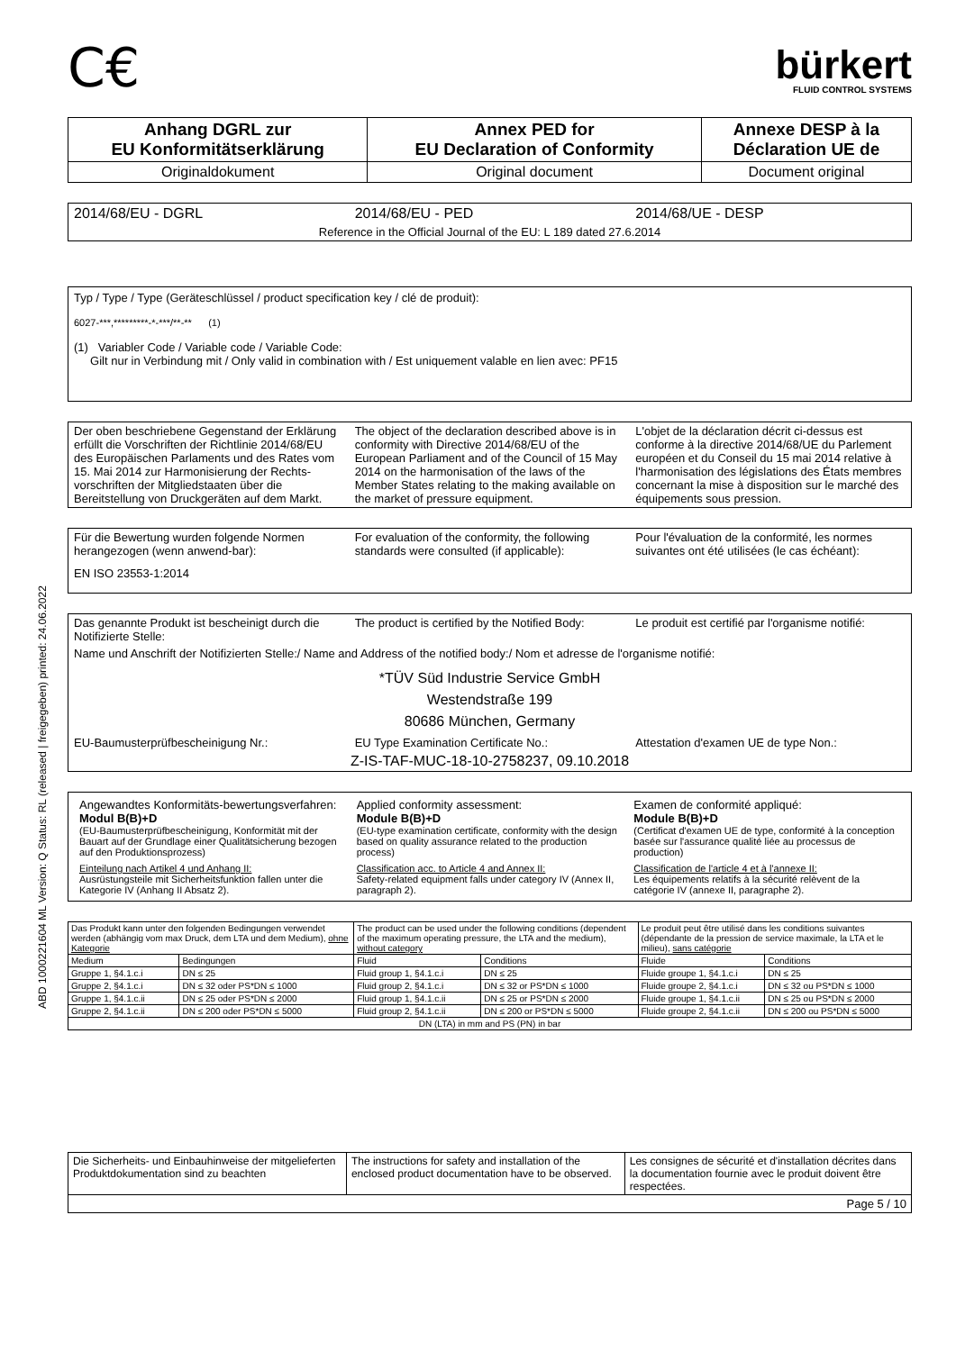ABD 1000221604 ML Version: Q Status: RL (released | freigegeben) printed: 24.06.2022
C€
bürkert
FLUID CONTROL SYSTEMS
| Anhang DGRL zur EU Konformitätserklärung | Annex PED for EU Declaration of Conformity | Annexe DESP à la Déclaration UE de |
| Originaldokument | Original document | Document original |
| 2014/68/EU - DGRL | 2014/68/EU - PED | 2014/68/UE - DESP |
| Reference in the Official Journal of the EU: L 189 dated 27.6.2014 | | |
Typ / Type / Type (Geräteschlüssel / product specification key / clé de produit):
6027-***,*********-*-***/**-** (1)
(1) Variabler Code / Variable code / Variable Code:
Gilt nur in Verbindung mit / Only valid in combination with / Est uniquement valable en lien avec: PF15
| Der oben beschriebene Gegenstand der Erklärung erfüllt die Vorschriften der Richtlinie 2014/68/EU des Europäischen Parlaments und des Rates vom 15. Mai 2014 zur Harmonisierung der Rechts-vorschriften der Mitgliedstaaten über die Bereitstellung von Druckgeräten auf dem Markt. | The object of the declaration described above is in conformity with Directive 2014/68/EU of the European Parliament and of the Council of 15 May 2014 on the harmonisation of the laws of the Member States relating to the making available on the market of pressure equipment. | L'objet de la déclaration décrit ci-dessus est conforme à la directive 2014/68/UE du Parlement européen et du Conseil du 15 mai 2014 relative à l'harmonisation des législations des États membres concernant la mise à disposition sur le marché des équipements sous pression. |
| Für die Bewertung wurden folgende Normen herangezogen (wenn anwend-bar): | For evaluation of the conformity, the following standards were consulted (if applicable): | Pour l'évaluation de la conformité, les normes suivantes ont été utilisées (le cas échéant): |
| EN ISO 23553-1:2014 | | |
| Das genannte Produkt ist bescheinigt durch die Notifizierte Stelle: | The product is certified by the Notified Body: | Le produit est certifié par l'organisme notifié: |
| Name und Anschrift der Notifizierten Stelle:/ Name and Address of the notified body:/ Nom et adresse de l'organisme notifié: | | |
| *TÜV Süd Industrie Service GmbH Westendstraße 199 80686 München, Germany | | |
| EU-Baumusterprüfbescheinigung Nr.: | EU Type Examination Certificate No.: | Attestation d'examen UE de type Non.: |
| Z-IS-TAF-MUC-18-10-2758237, 09.10.2018 | | |
| Angewandtes Konformitäts-bewertungsverfahren: Modul B(B)+D (EU-Baumusterprüfbescheinigung, Konformität mit der Bauart auf der Grundlage einer Qualitätsicherung bezogen auf den Produktionsprozess) | Applied conformity assessment: Module B(B)+D (EU-type examination certificate, conformity with the design based on quality assurance related to the production process) | Examen de conformité appliqué: Module B(B)+D (Certificat d'examen UE de type, conformité à la conception basée sur l'assurance qualité liée au processus de production) |
| Einteilung nach Artikel 4 und Anhang II: Ausrüstungsteile mit Sicherheitsfunktion fallen unter die Kategorie IV (Anhang II Absatz 2). | Classification acc. to Article 4 and Annex II: Safety-related equipment falls under category IV (Annex II, paragraph 2). | Classification de l'article 4 et à l'annexe II: Les équipements relatifs à la sécurité relèvent de la catégorie IV (annexe II, paragraphe 2). |
| Das Produkt kann unter den folgenden Bedingungen verwendet werden (abhängig vom max Druck, dem LTA und dem Medium), ohne Kategorie | | The product can be used under the following conditions (dependent of the maximum operating pressure, the LTA and the medium), without category | | Le produit peut être utilisé dans les conditions suivantes (dépendante de la pression de service maximale, la LTA et le milieu), sans catégorie | |
| Medium | Bedingungen | Fluid | Conditions | Fluide | Conditions |
| Gruppe 1, §4.1.c.i | DN ≤ 25 | Fluid group 1, §4.1.c.i | DN ≤ 25 | Fluide groupe 1, §4.1.c.i | DN ≤ 25 |
| Gruppe 2, §4.1.c.i | DN ≤ 32 oder PS*DN ≤ 1000 | Fluid group 2, §4.1.c.i | DN ≤ 32 or PS*DN ≤ 1000 | Fluide groupe 2, §4.1.c.i | DN ≤ 32 ou PS*DN ≤ 1000 |
| Gruppe 1, §4.1.c.ii | DN ≤ 25 oder PS*DN ≤ 2000 | Fluid group 1, §4.1.c.ii | DN ≤ 25 or PS*DN ≤ 2000 | Fluide groupe 1, §4.1.c.ii | DN ≤ 25 ou PS*DN ≤ 2000 |
| Gruppe 2, §4.1.c.ii | DN ≤ 200 oder PS*DN ≤ 5000 | Fluid group 2, §4.1.c.ii | DN ≤ 200 or PS*DN ≤ 5000 | Fluide groupe 2, §4.1.c.ii | DN ≤ 200 ou PS*DN ≤ 5000 |
| DN (LTA) in mm and PS (PN) in bar | | | | | |
| Die Sicherheits- und Einbauhinweise der mitgelieferten Produktdokumentation sind zu beachten | The instructions for safety and installation of the enclosed product documentation have to be observed. | Les consignes de sécurité et d'installation décrites dans la documentation fournie avec le produit doivent être respectées. |
| Page 5 / 10 | | |